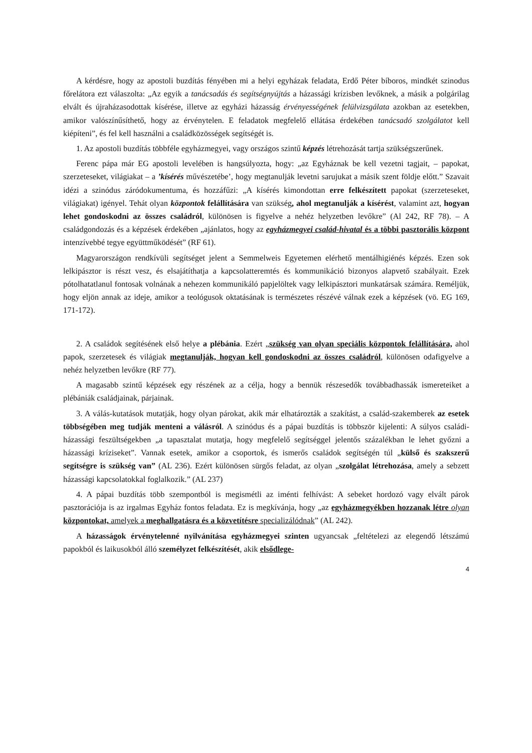A kérdésre, hogy az apostoli buzdítás fényében mi a helyi egyházak feladata, Erdő Péter bíboros, mindkét szinodus főrelátora ezt válaszolta: „Az egyik a tanácsadás és segítségnyújtás a házassági krízisben levőknek, a másik a polgárilag elvált és újraházasodottak kísérése, illetve az egyházi házasság érvényességének felülvizsgálata azokban az esetekben, amikor valószínűsíthető, hogy az érvénytelen. E feladatok megfelelő ellátása érdekében tanácsadó szolgálatot kell kiépíteni”, és fel kell használni a családközösségek segítségét is.
1. Az apostoli buzdítás többféle egyházmegyei, vagy országos szintű képzés létrehozását tartja szükségszerűnek.
Ferenc pápa már EG apostoli levelében is hangsúlyozta, hogy: „az Egyháznak be kell vezetni tagjait, – papokat, szerzeteseket, világiakat – a ’kísérés művészetébe’, hogy megtanulják levetni sarujukat a másik szent földje előtt.” Szavait idézi a szinódus záródokumentuma, és hozzáfűzi: „A kísérés kimondottan erre felkészített papokat (szerzeteseket, világiakat) igényel. Tehát olyan központok felállítására van szükség, ahol megtanulják a kísérést, valamint azt, hogyan lehet gondoskodni az összes családról, különösen is figyelve a nehéz helyzetben levőkre” (Al 242, RF 78). – A családgondozás és a képzések érdekében „ajánlatos, hogy az egyházmegyei család-hivatal és a többi pasztorális központ intenzívebbé tegye együttműködését” (RF 61).
Magyarországon rendkívüli segítséget jelent a Semmelweis Egyetemen elérhető mentálhigiénés képzés. Ezen sok lelkipásztor is részt vesz, és elsajátíthatja a kapcsolatteremtés és kommunikáció bizonyos alapvető szabályait. Ezek pótolhatatlanul fontosak volnának a nehezen kommunikáló papjelöltek vagy lelkipásztori munkatársak számára. Reméljük, hogy eljön annak az ideje, amikor a teológusok oktatásának is természetes részévé válnak ezek a képzések (vö. EG 169, 171-172).
2. A családok segítésének első helye a plébánia. Ezért „szükség van olyan speciális központok felállítására, ahol papok, szerzetesek és világiak megtanulják, hogyan kell gondoskodni az összes családról, különösen odafigyelve a nehéz helyzetben levőkre (RF 77).
A magasabb szintű képzések egy részének az a célja, hogy a bennük részesedők továbbadhassák ismereteiket a plébániák családjainak, párjainak.
3. A válás-kutatások mutatják, hogy olyan párokat, akik már elhatározták a szakítást, a család-szakemberek az esetek többségében meg tudják menteni a válásról. A szinódus és a pápai buzdítás is többször kijelenti: A súlyos családi-házassági feszültségekben „a tapasztalat mutatja, hogy megfelelő segítséggel jelentős százalékban le lehet győzni a házassági kríziseket”. Vannak esetek, amikor a csoportok, és ismerős családok segítségén túl „külső és szakszerű segítségre is szükség van” (AL 236). Ezért különösen sürgős feladat, az olyan „szolgálat létrehozása, amely a sebzett házassági kapcsolatokkal foglalkozik.” (AL 237)
4. A pápai buzdítás több szempontból is megismétli az iménti felhívást: A sebeket hordozó vagy elvált párok pasztorációja is az irgalmas Egyház fontos feladata. Ez is megkívánja, hogy „az egyházmegyékben hozzanak létre olyan központokat, amelyek a meghallgatásra és a közvetítésre specializálódnak” (AL 242).
A házasságok érvénytelenné nyilvánítása egyházmegyei szinten ugyancsak „feltételezi az elegendő létszámú papokból és laikusokból álló személyzet felkészítését, akik elsődlege-
4